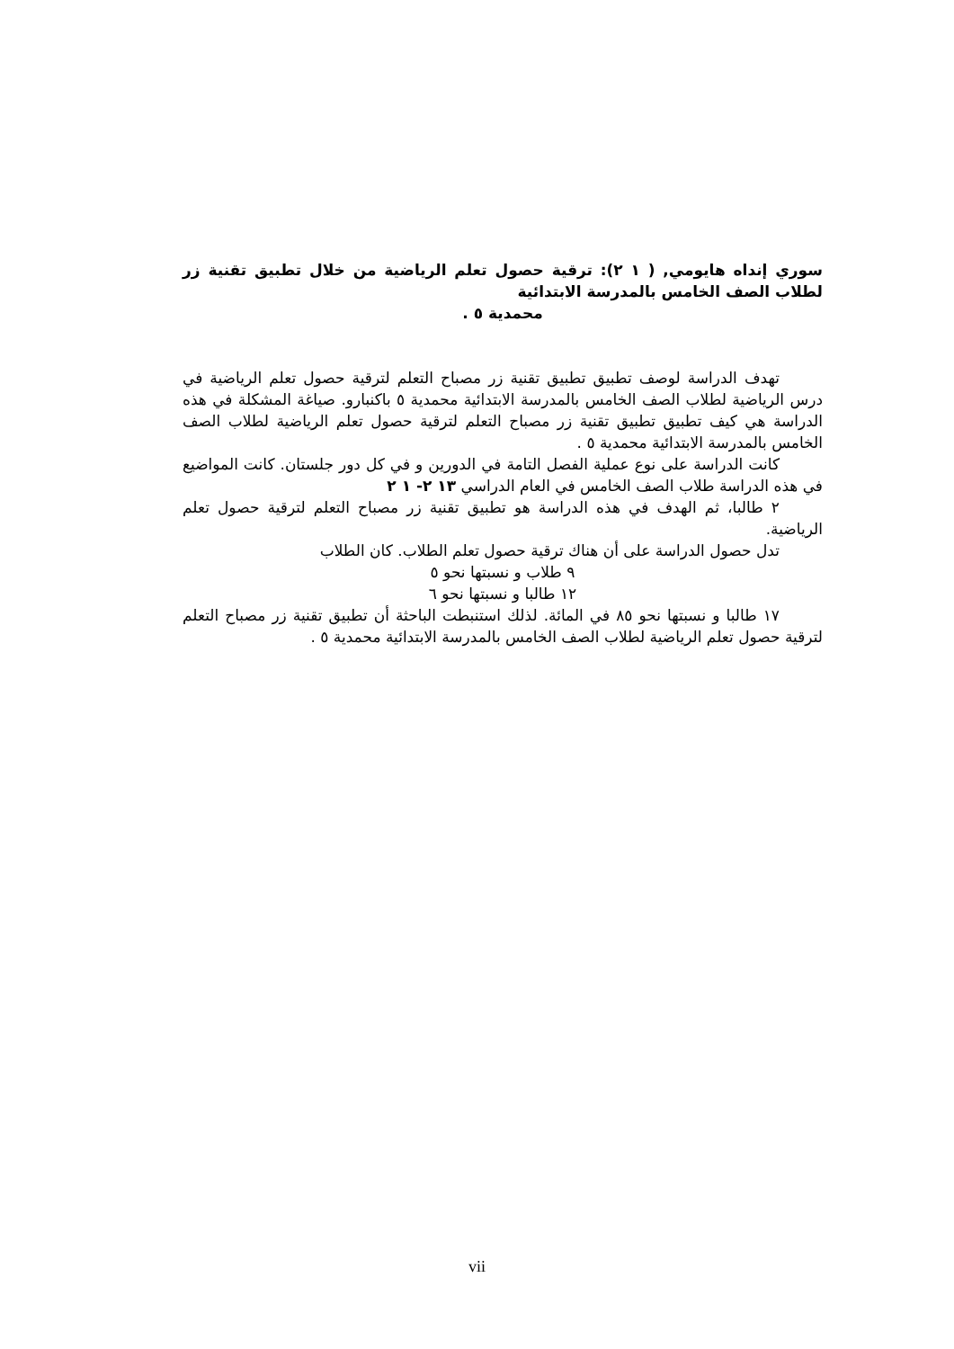سوري إنداه هايومي, ( ١ ٢): ترقية حصول تعلم الرياضية من خلال تطبيق تقنية زر لطلاب الصف الخامس بالمدرسة الابتدائية
محمدية ٥ .
تهدف الدراسة لوصف تطبيق تطبيق تقنية زر مصباح التعلم لترقية حصول تعلم الرياضية في درس الرياضية لطلاب الصف الخامس بالمدرسة الابتدائية محمدية ٥ باكنبارو. صياغة المشكلة في هذه الدراسة هي كيف تطبيق تطبيق تقنية زر مصباح التعلم لترقية حصول تعلم الرياضية لطلاب الصف الخامس بالمدرسة الابتدائية محمدية ٥ .
كانت الدراسة على نوع عملية الفصل التامة في الدورين و في كل دور جلستان. كانت المواضيع في هذه الدراسة طلاب الصف الخامس في العام الدراسي ١٣ ٢- ١ ٢
٢ طالبا، ثم الهدف في هذه الدراسة هو تطبيق تقنية زر مصباح التعلم لترقية حصول تعلم الرياضية.
تدل حصول الدراسة على أن هناك ترقية حصول تعلم الطلاب. كان الطلاب
٩ طلاب و نسبتها نحو ٥
١٢ طالبا و نسبتها نحو ٦
١٧ طالبا و نسبتها نحو ٨٥ في المائة. لذلك استنبطت الباحثة أن تطبيق تقنية زر مصباح التعلم لترقية حصول تعلم الرياضية لطلاب الصف الخامس بالمدرسة الابتدائية محمدية ٥ .
vii